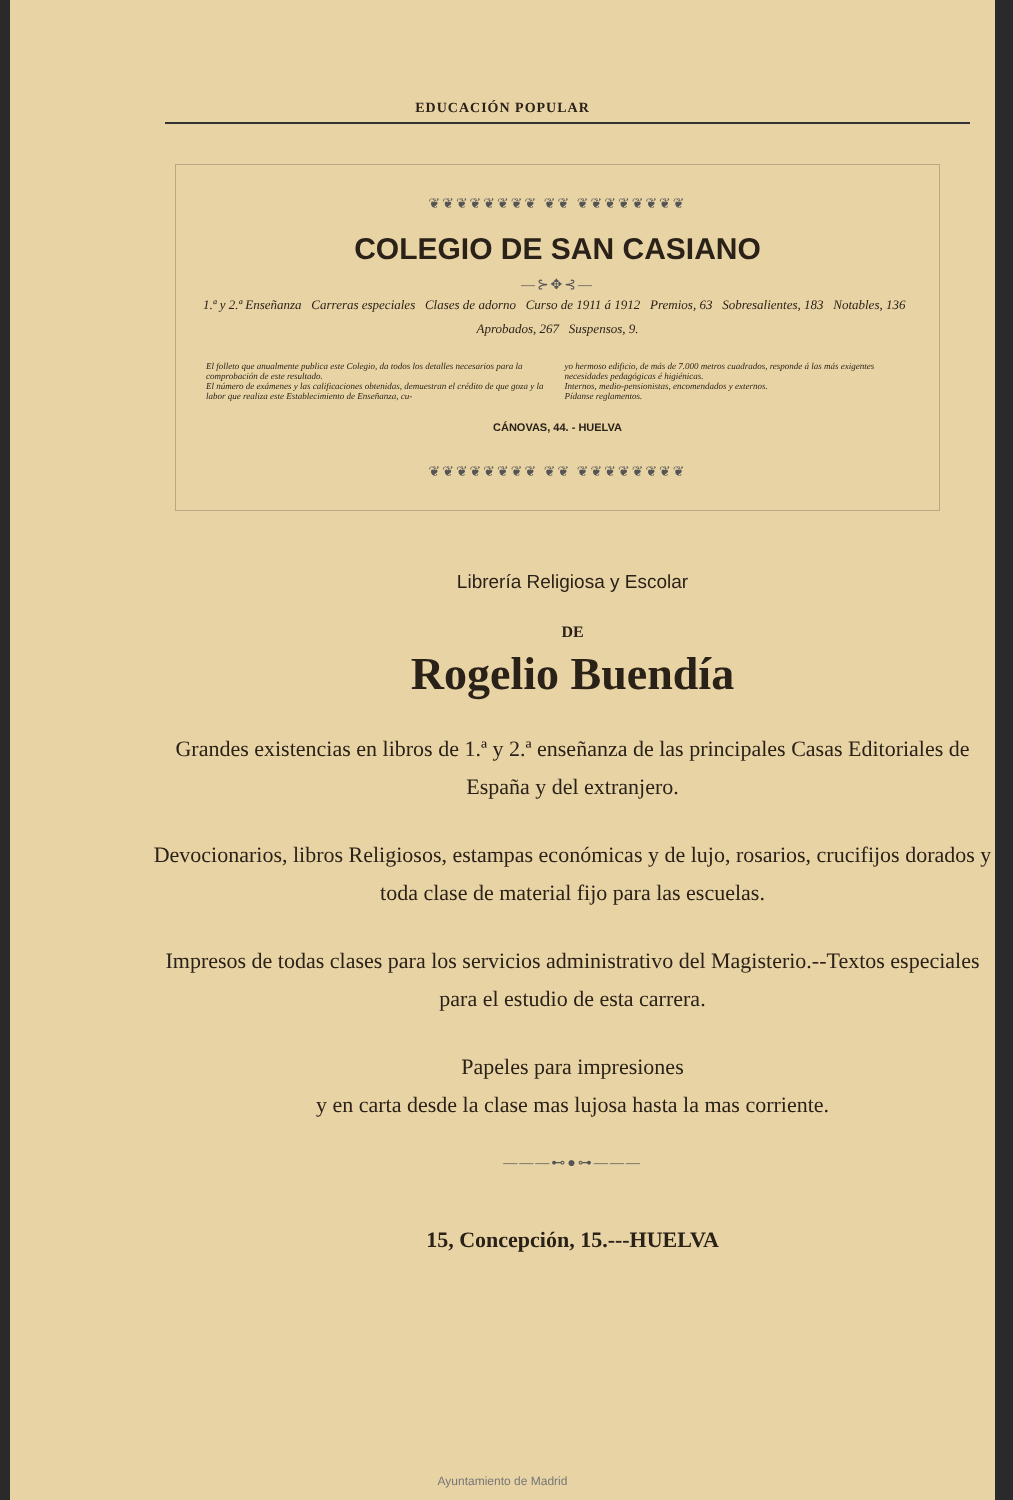EDUCACIÓN POPULAR
❦❦❦❦❦❦❦❦ ❦❦ ❦❦❦❦❦❦❦❦
COLEGIO DE SAN CASIANO
—⊱✥⊰—
1.ª y 2.ª Enseñanza Carreras especiales Clases de adorno Curso de 1911 á 1912 Premios, 63 Sobresalientes, 183 Notables, 136 Aprobados, 267 Suspensos, 9.
El folleto que anualmente publica este Colegio, da todos los detalles necesarios para la comprobación de este resultado.
El número de exámenes y las calificaciones obtenidas, demuestran el crédito de que goza y la labor que realiza este Establecimiento de Enseñanza, cu-
yo hermoso edificio, de más de 7.000 metros cuadrados, responde á las más exigentes necesidades pedagógicas é higiénicas.
Internos, medio-pensionistas, encomendados y externos.
Pídanse reglamentos.
CÁNOVAS, 44. - HUELVA
❦❦❦❦❦❦❦❦ ❦❦ ❦❦❦❦❦❦❦❦
Librería Religiosa y Escolar
DE
Rogelio Buendía
Grandes existencias en libros de 1.ª y 2.ª enseñanza de las principales Casas Editoriales de España y del extranjero.
Devocionarios, libros Religiosos, estampas económicas y de lujo, rosarios, crucifijos dorados y toda clase de material fijo para las escuelas.
Impresos de todas clases para los servicios administrativo del Magisterio.--Textos especiales para el estudio de esta carrera.
Papeles para impresiones
y en carta desde la clase mas lujosa hasta la mas corriente.
———⊷●⊶———
15, Concepción, 15.---HUELVA
Ayuntamiento de Madrid